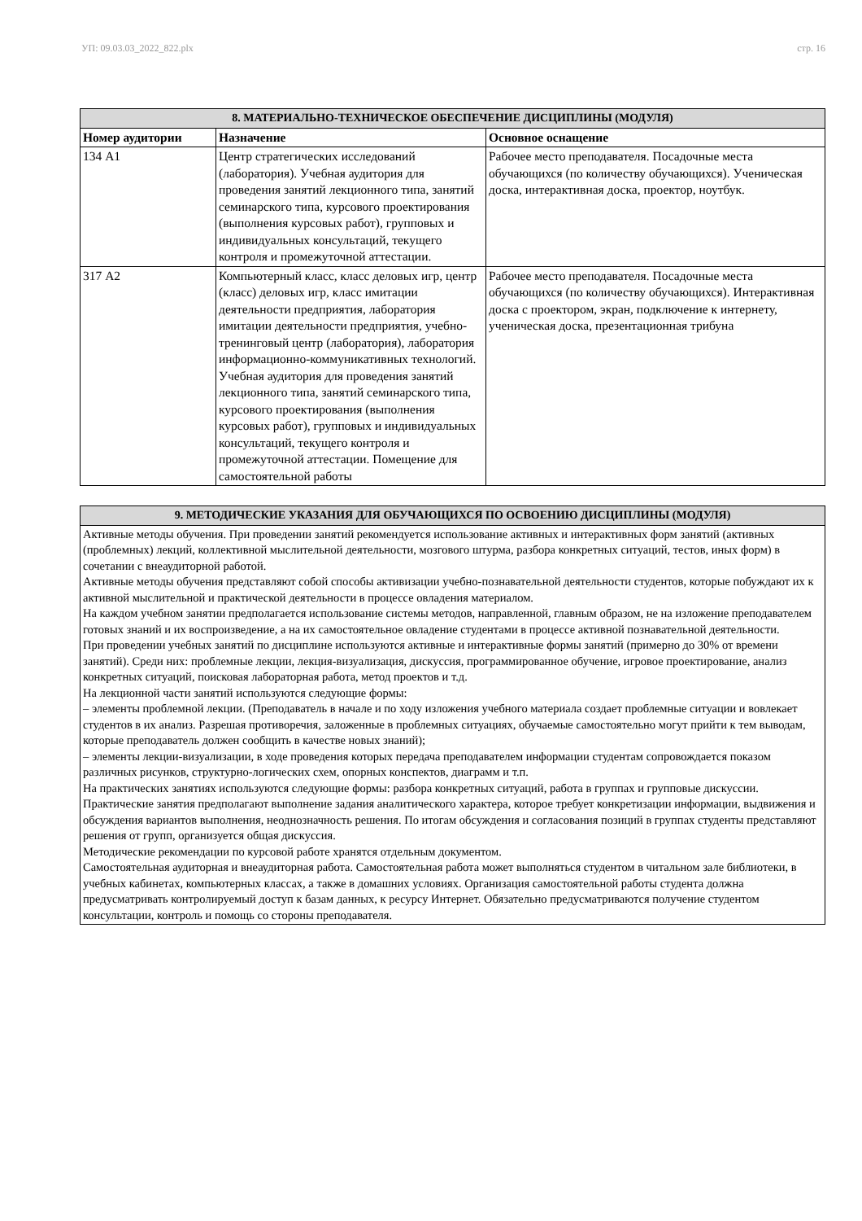УП: 09.03.03_2022_822.plx стр. 16
| 8. МАТЕРИАЛЬНО-ТЕХНИЧЕСКОЕ ОБЕСПЕЧЕНИЕ ДИСЦИПЛИНЫ (МОДУЛЯ) | | |
| --- | --- | --- |
| Номер аудитории | Назначение | Основное оснащение |
| 134 А1 | Центр стратегических исследований (лаборатория). Учебная аудитория для проведения занятий лекционного типа, занятий семинарского типа, курсового проектирования (выполнения курсовых работ), групповых и индивидуальных консультаций, текущего контроля и промежуточной аттестации. | Рабочее место преподавателя. Посадочные места обучающихся (по количеству обучающихся). Ученическая доска, интерактивная доска, проектор, ноутбук. |
| 317 А2 | Компьютерный класс, класс деловых игр, центр (класс) деловых игр, класс имитации деятельности предприятия, лаборатория имитации деятельности предприятия, учебно-тренинговый центр (лаборатория), лаборатория информационно-коммуникативных технологий. Учебная аудитория для проведения занятий лекционного типа, занятий семинарского типа, курсового проектирования (выполнения курсовых работ), групповых и индивидуальных консультаций, текущего контроля и промежуточной аттестации. Помещение для самостоятельной работы | Рабочее место преподавателя. Посадочные места обучающихся (по количеству обучающихся). Интерактивная доска с проектором, экран, подключение к интернету, ученическая доска, презентационная трибуна |
| 9. МЕТОДИЧЕСКИЕ УКАЗАНИЯ ДЛЯ ОБУЧАЮЩИХСЯ ПО ОСВОЕНИЮ ДИСЦИПЛИНЫ (МОДУЛЯ) |
| --- |
| Активные методы обучения. При проведении занятий рекомендуется использование активных и интерактивных форм занятий (активных (проблемных) лекций, коллективной мыслительной деятельности, мозгового штурма, разбора конкретных ситуаций, тестов, иных форм) в сочетании с внеаудиторной работой. Активные методы обучения представляют собой способы активизации учебно-познавательной деятельности студентов, которые побуждают их к активной мыслительной и практической деятельности в процессе овладения материалом. На каждом учебном занятии предполагается использование системы методов, направленной, главным образом, не на изложение преподавателем готовых знаний и их воспроизведение, а на их самостоятельное овладение студентами в процессе активной познавательной деятельности. При проведении учебных занятий по дисциплине используются активные и интерактивные формы занятий (примерно до 30% от времени занятий). Среди них: проблемные лекции, лекция-визуализация, дискуссия, программированное обучение, игровое проектирование, анализ конкретных ситуаций, поисковая лабораторная работа, метод проектов и т.д. На лекционной части занятий используются следующие формы: – элементы проблемной лекции. (Преподаватель в начале и по ходу изложения учебного материала создает проблемные ситуации и вовлекает студентов в их анализ. Разрешая противоречия, заложенные в проблемных ситуациях, обучаемые самостоятельно могут прийти к тем выводам, которые преподаватель должен сообщить в качестве новых знаний); – элементы лекции-визуализации, в ходе проведения которых передача преподавателем информации студентам сопровождается показом различных рисунков, структурно-логических схем, опорных конспектов, диаграмм и т.п. На практических занятиях используются следующие формы: разбора конкретных ситуаций, работа в группах и групповые дискуссии. Практические занятия предполагают выполнение задания аналитического характера, которое требует конкретизации информации, выдвижения и обсуждения вариантов выполнения, неоднозначность решения. По итогам обсуждения и согласования позиций в группах студенты представляют решения от групп, организуется общая дискуссия. Методические рекомендации по курсовой работе хранятся отдельным документом. Самостоятельная аудиторная и внеаудиторная работа. Самостоятельная работа может выполняться студентом в читальном зале библиотеки, в учебных кабинетах, компьютерных классах, а также в домашних условиях. Организация самостоятельной работы студента должна предусматривать контролируемый доступ к базам данных, к ресурсу Интернет. Обязательно предусматриваются получение студентом консультации, контроль и помощь со стороны преподавателя. |